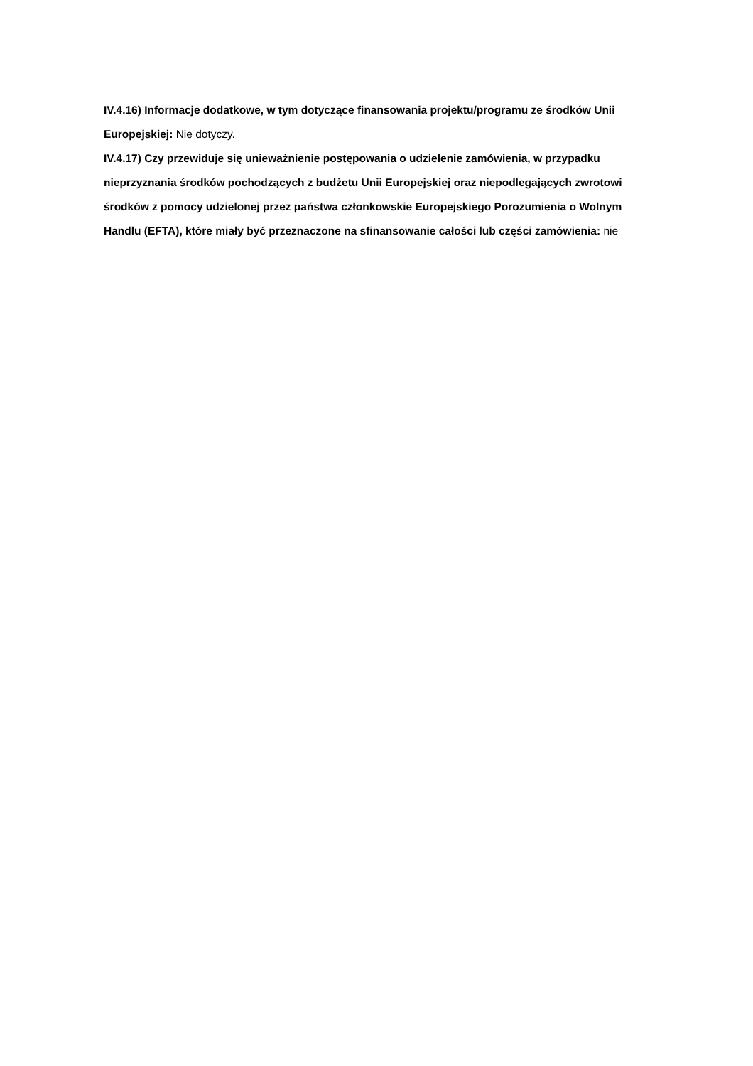IV.4.16) Informacje dodatkowe, w tym dotyczące finansowania projektu/programu ze środków Unii Europejskiej: Nie dotyczy.
IV.4.17) Czy przewiduje się unieważnienie postępowania o udzielenie zamówienia, w przypadku nieprzyznania środków pochodzących z budżetu Unii Europejskiej oraz niepodlegających zwrotowi środków z pomocy udzielonej przez państwa członkowskie Europejskiego Porozumienia o Wolnym Handlu (EFTA), które miały być przeznaczone na sfinansowanie całości lub części zamówienia: nie